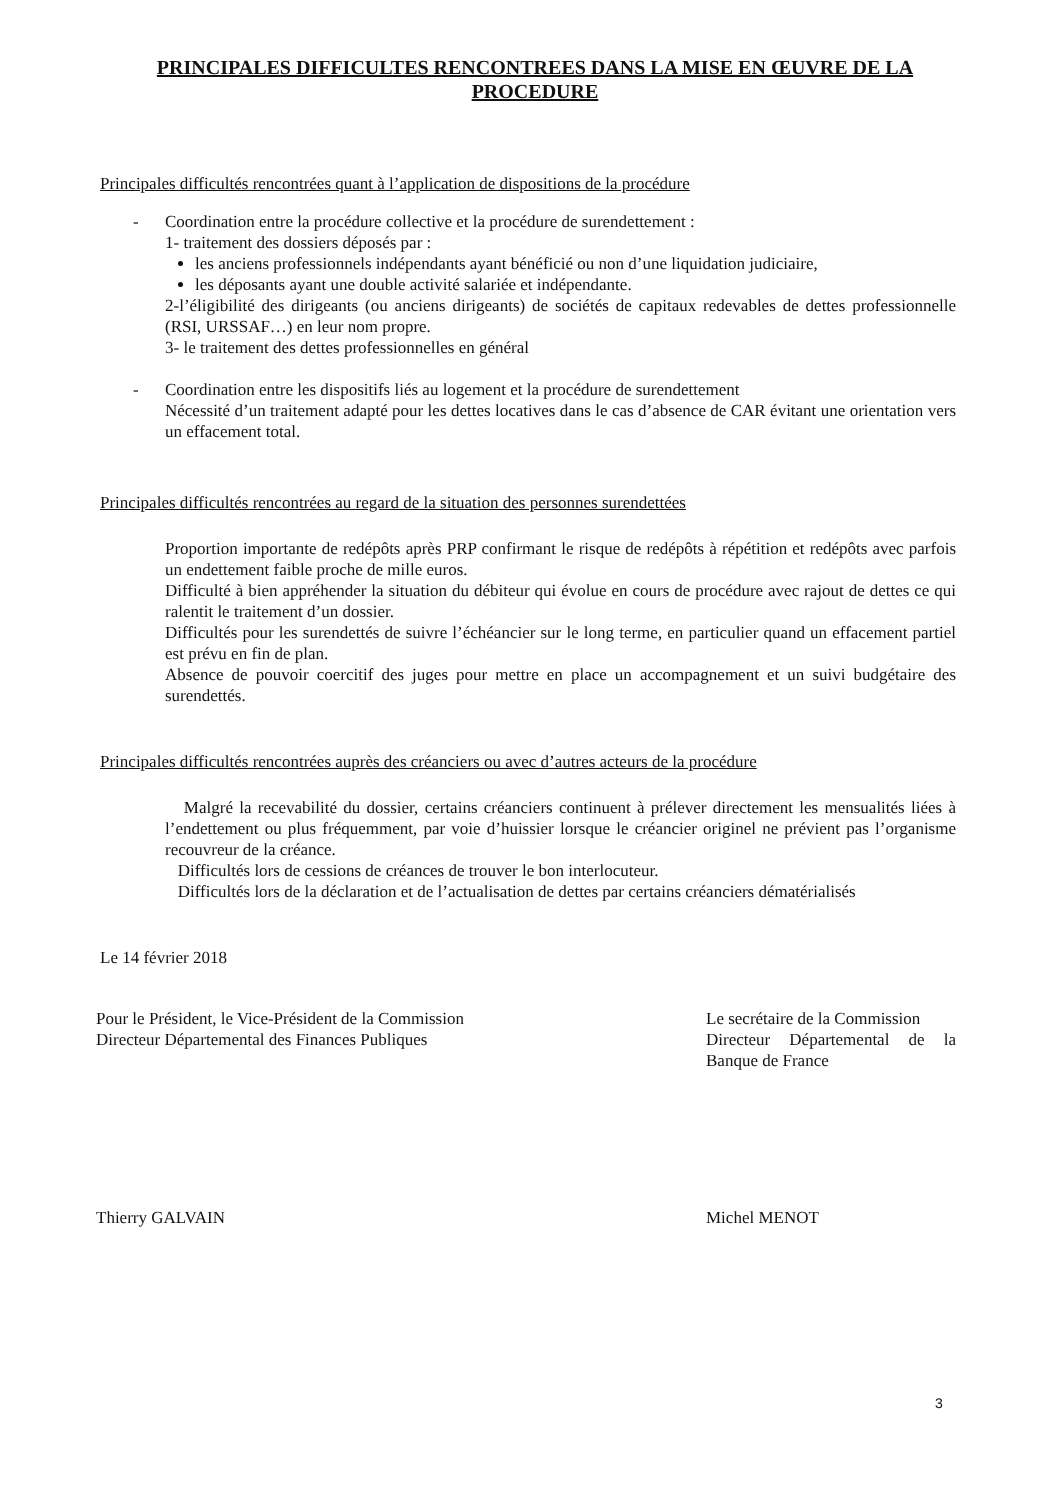PRINCIPALES DIFFICULTES RENCONTREES DANS LA MISE EN ŒUVRE DE LA PROCEDURE
Principales difficultés rencontrées quant à l’application de dispositions de la procédure
- Coordination entre la procédure collective et la procédure de surendettement :
1- traitement des dossiers déposés par :
les anciens professionnels indépendants ayant bénéficié ou non d’une liquidation judiciaire,
les déposants ayant une double activité salariée et indépendante.
2-l’éligibilité des dirigeants (ou anciens dirigeants) de sociétés de capitaux redevables de dettes professionnelle (RSI, URSSAF…) en leur nom propre.
3- le traitement des dettes professionnelles en général
- Coordination entre les dispositifs liés au logement et la procédure de surendettement
Nécessité d’un traitement adapté pour les dettes locatives dans le cas d’absence de CAR évitant une orientation vers un effacement total.
Principales difficultés rencontrées au regard de la situation des personnes surendettées
Proportion importante de redépôts après PRP confirmant le risque de redépôts à répétition et redépôts avec parfois un endettement faible proche de mille euros.
Difficulté à bien appréhender la situation du débiteur qui évolue en cours de procédure avec rajout de dettes ce qui ralentit le traitement d’un dossier.
Difficultés pour les surendettés de suivre l’échéancier sur le long terme, en particulier quand un effacement partiel est prévu en fin de plan.
Absence de pouvoir coercitif des juges pour mettre en place un accompagnement et un suivi budgétaire des surendettés.
Principales difficultés rencontrées auprès des créanciers ou avec d’autres acteurs de la procédure
Malgré la recevabilité du dossier, certains créanciers continuent à prélever directement les mensualités liées à l’endettement ou plus fréquemment, par voie d’huissier lorsque le créancier originel ne prévient pas l’organisme recouvreur de la créance.
Difficultés lors de cessions de créances de trouver le bon interlocuteur.
Difficultés lors de la déclaration et de l’actualisation de dettes par certains créanciers dématérialisés
Le 14 février 2018
Pour le Président, le Vice-Président de la Commission
Directeur Départemental des Finances Publiques
Thierry GALVAIN
Le secrétaire de la Commission
Directeur Départemental de la Banque de France
Michel MENOT
3